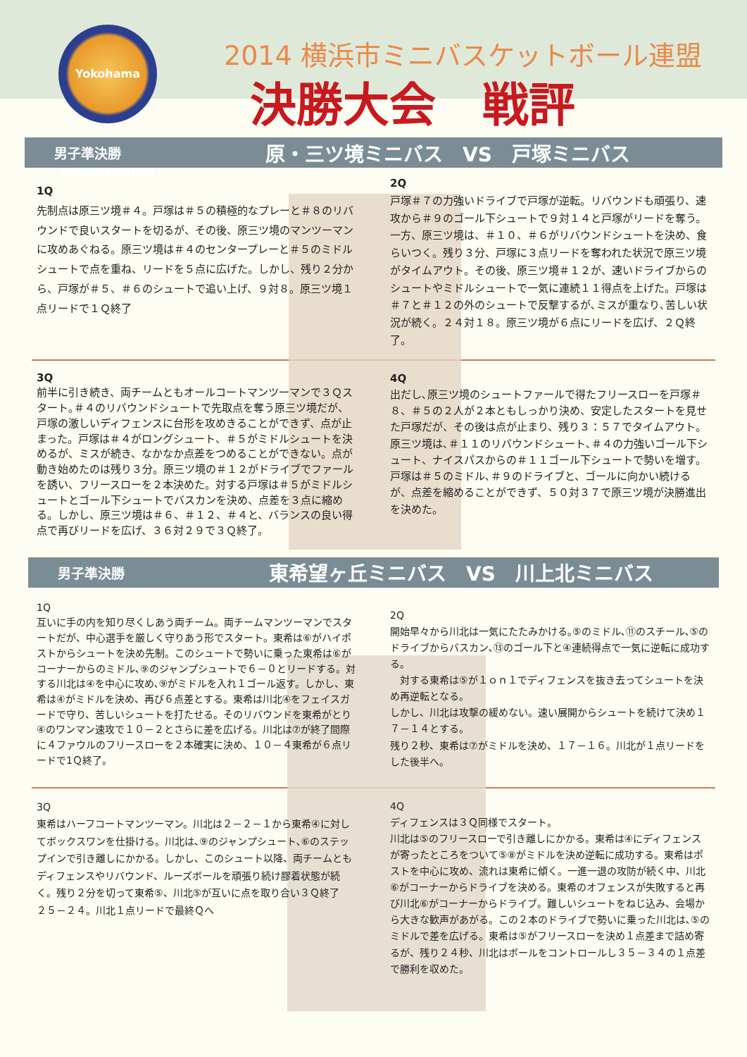Yokohama minibasketball
2014 横浜市ミニバスケットボール連盟
決勝大会　戦評
男子準決勝 原・三ツ境ミニバス　VS　戸塚ミニバス
1Q
先制点は原三ツ境＃４。戸塚は＃５の積極的なプレーと＃８のリバウンドで良いスタートを切るが、その後、原三ツ境のマンツーマンに攻めあぐねる。原三ツ境は＃４のセンタープレーと＃５のミドルシュートで点を重ね、リードを５点に広げた。しかし、残り２分から、戸塚が＃５、＃６のシュートで追い上げ、９対８。原三ツ境１点リードで１Ｑ終了
2Q
戸塚＃７の力強いドライブで戸塚が逆転。リバウンドも頑張り、速攻から＃９のゴール下シュートで９対１４と戸塚がリードを奪う。一方、原三ツ境は、＃１０、＃６がリバウンドシュートを決め、食らいつく。残り３分、戸塚に３点リードを奪われた状況で原三ツ境がタイムアウト。その後、原三ツ境＃１２が、速いドライブからのシュートやミドルシュートで一気に連続１１得点を上げた。戸塚は＃７と＃１２の外のシュートで反撃するが､ミスが重なり､苦しい状況が続く。２４対１８。原三ツ境が６点にリードを広げ、２Ｑ終了。
3Q
前半に引き続き、両チームともオールコートマンツーマンで３Ｑスタート｡＃４のリバウンドシュートで先取点を奪う原三ツ境だが、戸塚の激しいディフェンスに台形を攻めきることができず、点が止まった。戸塚は＃４がロングシュート、＃５がミドルシュートを決めるが、ミスが続き、なかなか点差をつめることができない。点が動き始めたのは残り３分。原三ツ境の＃１２がドライブでファールを誘い、フリースローを２本決めた。対する戸塚は＃５がミドルシュートとゴール下シュートでバスカンを決め、点差を３点に縮める。しかし、原三ツ境は＃６、＃１２、＃４と、バランスの良い得点で再びリードを広げ、３６対２９で３Ｑ終了。
4Q
出だし､原三ツ境のシュートファールで得たフリースローを戸塚＃８、＃５の２人が２本ともしっかり決め、安定したスタートを見せた戸塚だが、その後は点が止まり、残り３：５７でタイムアウト。原三ツ境は､＃１１のリバウンドシュート､＃４の力強いゴール下シュート、ナイスパスからの＃１１ゴール下シュートで勢いを増す。戸塚は＃５のミドル､＃９のドライブと、ゴールに向かい続けるが、点差を縮めることができず、５０対３７で原三ツ境が決勝進出を決めた。
男子準決勝 東希望ヶ丘ミニバス　VS　川上北ミニバス
1Q
互いに手の内を知り尽くしあう両チーム。両チームマンツーマンでスタートだが、中心選手を厳しく守りあう形でスタート。東希は⑥がハイポストからシュートを決め先制。このシュートで勢いに乗った東希は⑥がコーナーからのミドル､⑨のジャンプシュートで６－０とリードする。対する川北は④を中心に攻め､⑨がミドルを入れ１ゴール返す。しかし、東希は④がミドルを決め、再び６点差とする。東希は川北④をフェイスガードで守り、苦しいシュートを打たせる。そのリバウンドを東希がとり④のワンマン速攻で１０－２とさらに差を広げる。川北は⑦が終了間際に４ファウルのフリースローを２本確実に決め、１０－４東希が６点リードで1Ｑ終了。
2Q
開始早々から川北は一気にたたみかける｡⑤のミドル､⑪のスチール､⑤のドライブからバスカン､⑬のゴール下と④連続得点で一気に逆転に成功する。
　対する東希は⑤が１ｏｎ１でディフェンスを抜き去ってシュートを決め再逆転となる。
しかし、川北は攻撃の緩めない。速い展開からシュートを続けて決め１７－１４とする。
残り２秒、東希は⑦がミドルを決め、１７－１６。川北が１点リードをした後半へ。
3Q
東希はハーフコートマンツーマン。川北は２－２－１から東希④に対してボックスワンを仕掛ける。川北は､⑨のジャンプシュート､⑥のステップインで引き離しにかかる。しかし、このシュート以降、両チームともディフェンスやリバウンド、ルーズボールを頑張り続け膠着状態が続く。残り２分を切って東希⑤、川北⑤が互いに点を取り合い３Ｑ終了
２５－２４。川北１点リードで最終Ｑへ
4Q
ディフェンスは３Ｑ同様でスタート。
川北は⑤のフリースローで引き離しにかかる。東希は④にディフェンスが寄ったところをついて⑤⑧がミドルを決め逆転に成功する。東希はポストを中心に攻め、流れは東希に傾く。一進一退の攻防が続く中、川北⑥がコーナーからドライブを決める。東希のオフェンスが失敗すると再び川北⑥がコーナーからドライブ。難しいシュートをねじ込み、会場から大きな歓声があがる。この２本のドライブで勢いに乗った川北は､⑤のミドルで差を広げる。東希は⑤がフリースローを決め１点差まで詰め寄るが、残り２４秒、川北はボールをコントロールし３５－３４の１点差で勝利を収めた。